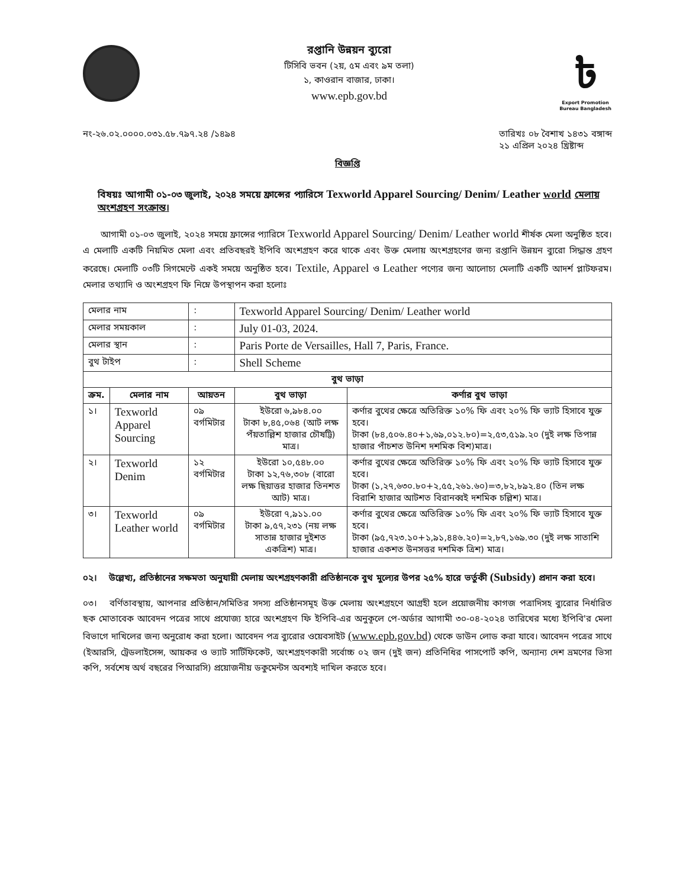রপ্তানি উন্নয়ন ব্যুরো
টিসিবি ভবন (২য়, ৫ম এবং ৯ম তলা)
১, কাওরান বাজার, ঢাকা।
www.epb.gov.bd
৳
Export Promotion Bureau Bangladesh
নং-২৬.০২.০০০০.০৩১.৫৮.৭৯৭.২৪ /১৪৯৪
তারিখঃ ০৮ বৈশাখ ১৪৩১ বঙ্গাব্দ
২১ এপ্রিল ২০২৪ খ্রিষ্টাব্দ
বিজ্ঞপ্তি
বিষয়ঃ আগামী ০১-০৩ জুলাই, ২০২৪ সময়ে ফ্রান্সের প্যারিসে Texworld Apparel Sourcing/ Denim/ Leather world মেলায় অংশগ্রহণ সংক্রান্ত।
  আগামী ০১-০৩ জুলাই, ২০২৪ সময়ে ফ্রান্সের প্যারিসে Texworld Apparel Sourcing/ Denim/ Leather world শীর্ষক মেলা অনুষ্ঠিত হবে। এ মেলাটি একটি নিয়মিত মেলা এবং প্রতিবছরই ইপিবি অংশগ্রহণ করে থাকে এবং উক্ত মেলায় অংশগ্রহণের জন্য রপ্তানি উন্নয়ন ব্যুরো সিদ্ধান্ত গ্রহণ করেছে। মেলাটি ০৩টি সিগমেন্টে একই সময়ে অনুষ্ঠিত হবে। Textile, Apparel ও Leather পণ্যের জন্য আলোচ্য মেলাটি একটি আদর্শ প্লাটফরম। মেলার তথ্যাদি ও অংশগ্রহণ ফি নিম্নে উপস্থাপন করা হলোঃ
| মেলার নাম | | : | Texworld Apparel Sourcing/ Denim/ Leather world | | |
| মেলার সময়কাল | | : | July 01-03, 2024. | | |
| মেলার স্থান | | : | Paris Porte de Versailles, Hall 7, Paris, France. | | |
| বুথ টাইপ | | : | Shell Scheme | | |
| বুথ ভাড়া | | | | | |
| ক্রম. | মেলার নাম | আয়তন | | বুথ ভাড়া | কর্ণার বুথ ভাড়া |
| ১। | Texworld Apparel Sourcing | ০৯ বর্গমিটার | | ইউরো ৬,৯৮৪.০০ টাকা ৮,৪৫,০৬৪ (আট লক্ষ পঁয়তাল্লিশ হাজার চৌষট্টি) মাত্র। | কর্ণার বুথের ক্ষেত্রে অতিরিক্ত ১০% ফি এবং ২০% ফি ভ্যাট হিসাবে যুক্ত হবে। টাকা (৮৪,৫০৬.৪০+১,৬৯,০১২.৮০)=২,৫৩,৫১৯.২০ (দুই লক্ষ তিপান্ন হাজার পাঁচশত উনিশ দশমিক বিশ)মাত্র। |
| ২। | Texworld Denim | ১২ বর্গমিটার | | ইউরো ১০,৫৪৮.০০ টাকা ১২,৭৬,৩০৮ (বারো লক্ষ ছিয়াত্তর হাজার তিনশত আট) মাত্র। | কর্ণার বুথের ক্ষেত্রে অতিরিক্ত ১০% ফি এবং ২০% ফি ভ্যাট হিসাবে যুক্ত হবে। টাকা (১,২৭,৬৩০.৮০+২,৫৫,২৬১.৬০)=৩,৮২,৮৯২.৪০ (তিন লক্ষ বিরাশি হাজার আটশত বিরানব্বই দশমিক চল্লিশ) মাত্র। |
| ৩। | Texworld Leather world | ০৯ বর্গমিটার | | ইউরো ৭,৯১১.০০ টাকা ৯,৫৭,২৩১ (নয় লক্ষ সাতান্ন হাজার দুইশত একত্রিশ) মাত্র। | কর্ণার বুথের ক্ষেত্রে অতিরিক্ত ১০% ফি এবং ২০% ফি ভ্যাট হিসাবে যুক্ত হবে। টাকা (৯৫,৭২৩.১০+১,৯১,৪৪৬.২০)=২,৮৭,১৬৯.৩০ (দুই লক্ষ সাতাশি হাজার একশত উনসত্তর দশমিক ত্রিশ) মাত্র। |
০২।  উল্লেখ্য, প্রতিষ্ঠানের সক্ষমতা অনুযায়ী মেলায় অংশগ্রহণকারী প্রতিষ্ঠানকে বুথ মুল্যের উপর ২৫% হারে ভর্তুকী (Subsidy) প্রদান করা হবে।
০৩।  বর্ণিতাবস্থায়, আপনার প্রতিষ্ঠান/সমিতির সদস্য প্রতিষ্ঠানসমূহ উক্ত মেলায় অংশগ্রহণে আগ্রহী হলে প্রয়োজনীয় কাগজ পত্রাদিসহ ব্যুরোর নির্ধারিত ছক মোতাবেক আবেদন পত্রের সাথে প্রযোজ্য হারে অংশগ্রহণ ফি ইপিবি-এর অনুকূলে পে-অর্ডার আগামী ৩০-০৪-২০২৪ তারিখের মধ্যে ইপিবি'র মেলা বিভাগে দাখিলের জন্য অনুরোধ করা হলো। আবেদন পত্র ব্যুরোর ওয়েবসাইট (www.epb.gov.bd) থেকে ডাউন লোড করা যাবে। আবেদন পত্রের সাথে (ইআরসি, ট্রেডলাইসেন্স, আয়কর ও ভ্যাট সার্টিফিকেট, অংশগ্রহণকারী সর্বোচ্চ ০২ জন (দুই জন) প্রতিনিধির পাসপোর্ট কপি, অন্যান্য দেশ ভ্রমণের ভিসা কপি, সর্বশেষ অর্থ বছরের পিআরসি) প্রয়োজনীয় ডকুমেন্টস অবশ্যই দাখিল করতে হবে।